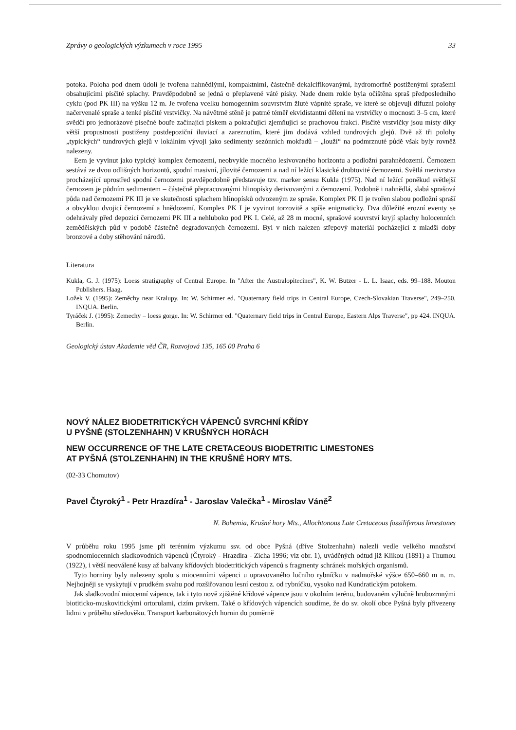Zprávy o geologických výzkumech v roce 1995 33
potoka. Poloha pod dnem údolí je tvořena nahnědlými, kompaktními, částečně dekalcifikovanými, hydromorfně postiženými sprašemi obsahujícími písčité splachy. Pravděpodobně se jedná o přeplavené váté písky. Nade dnem rokle byla očištěna spraš předposledního cyklu (pod PK III) na výšku 12 m. Je tvořena vcelku homogenním souvrstvím žluté vápnité spraše, ve které se objevují difuzní polohy načervenalé spraše a tenké písčité vrstvičky. Na návětrné stěně je patrné téměř ekvidistantní dělení na vrstvičky o mocnosti 3–5 cm, které svědčí pro jednorázové písečné bouře začínající pískem a pokračující zjemňující se prachovou frakcí. Písčité vrstvičky jsou místy díky větší propustnosti postiženy postdepoziční iluviací a zareznutím, které jim dodává vzhled tundrových glejů. Dvě až tři polohy „typických“ tundrových glejů v lokálním vývoji jako sedimenty sezónních mokřadů – „louží“ na podmrznuté půdě však byly rovněž nalezeny.
Eem je vyvinut jako typický komplex černozemí, neobvykle mocného lesivovaného horizontu a podložní parahnědozemí. Černozem sestává ze dvou odlišných horizontů, spodní masivní, jílovité černozemi a nad ní ležící klasické drobtovité černozemi. Světlá mezivrstva procházející uprostřed spodní černozemi pravděpodobně představuje tzv. marker sensu Kukla (1975). Nad ní ležící poněkud světlejší černozem je půdním sedimentem – částečně přepracovanými hlinopísky derivovanými z černozemí. Podobně i nahnědlá, slabá sprašová půda nad černozemí PK III je ve skutečnosti splachem hlinopísků odvozeným ze spraše. Komplex PK II je tvořen slabou podložní spraší a obvyklou dvojicí černozemí a hnědozemí. Komplex PK I je vyvinut torzovitě a spíše enigmaticky. Dva důležité erozní eventy se odehrávaly před depozicí černozemi PK III a nehluboko pod PK I. Celé, až 28 m mocné, sprašové souvrství kryjí splachy holocenních zemědělských půd v podobě částečně degradovaných černozemí. Byl v nich nalezen střepový materiál pocházející z mladší doby bronzové a doby stěhování národů.
Literatura
Kukla, G. J. (1975): Loess stratigraphy of Central Europe. In "After the Australopitecines", K. W. Butzer - L. L. Isaac, eds. 99–188. Mouton Publishers. Haag.
Ložek V. (1995): Zeměchy near Kralupy. In: W. Schirmer ed. "Quaternary field trips in Central Europe, Czech-Slovakian Traverse", 249–250. INQUA. Berlin.
Tyráček J. (1995): Zemechy – loess gorge. In: W. Schirmer ed. "Quaternary field trips in Central Europe, Eastern Alps Traverse", pp 424. INQUA. Berlin.
Geologický ústav Akademie věd ČR, Rozvojová 135, 165 00 Praha 6
NOVÝ NÁLEZ BIODETRITICKÝCH VÁPENCŮ SVRCHNÍ KŘÍDY
U PYŠNÉ (STOLZENHAHN) V KRUŠNÝCH HORÁCH
NEW OCCURRENCE OF THE LATE CRETACEOUS BIODETRITIC LIMESTONES
AT PYŠNÁ (STOLZENHAHN) IN THE KRUŠNÉ HORY MTS.
(02-33 Chomutov)
Pavel Čtyroký<sup>1</sup> - Petr Hrazdíra<sup>1</sup> - Jaroslav Valečka<sup>1</sup> - Miroslav Váně<sup>2</sup>
N. Bohemia, Krušné hory Mts., Allochtonous Late Cretaceous fossiliferous limestones
V průběhu roku 1995 jsme při terénním výzkumu ssv. od obce Pyšná (dříve Stolzenhahn) nalezli vedle velkého množství spodnomiocenních sladkovodních vápenců (Čtyroký - Hrazdíra - Zícha 1996; viz obr. 1), uváděných odtud již Klikou (1891) a Thumou (1922), i větší neoválené kusy až balvany křídových biodetritických vápenců s fragmenty schránek mořských organismů.
Tyto horniny byly nalezeny spolu s miocenními vápenci u upravovaného lučního rybníčku v nadmořské výšce 650–660 m n. m. Nejhojněji se vyskytují v prudkém svahu pod rozšiřovanou lesní cestou z. od rybníčku, vysoko nad Kundratickým potokem.
Jak sladkovodní miocenní vápence, tak i tyto nově zjištěné křídové vápence jsou v okolním terénu, budovaném výlučně hrubozrnnými biotiticko-muskovitickými ortorulami, cizím prvkem. Také o křídových vápencích soudíme, že do sv. okolí obce Pyšná byly přivezeny lidmi v průběhu středověku. Transport karbonátových hornin do poměrně